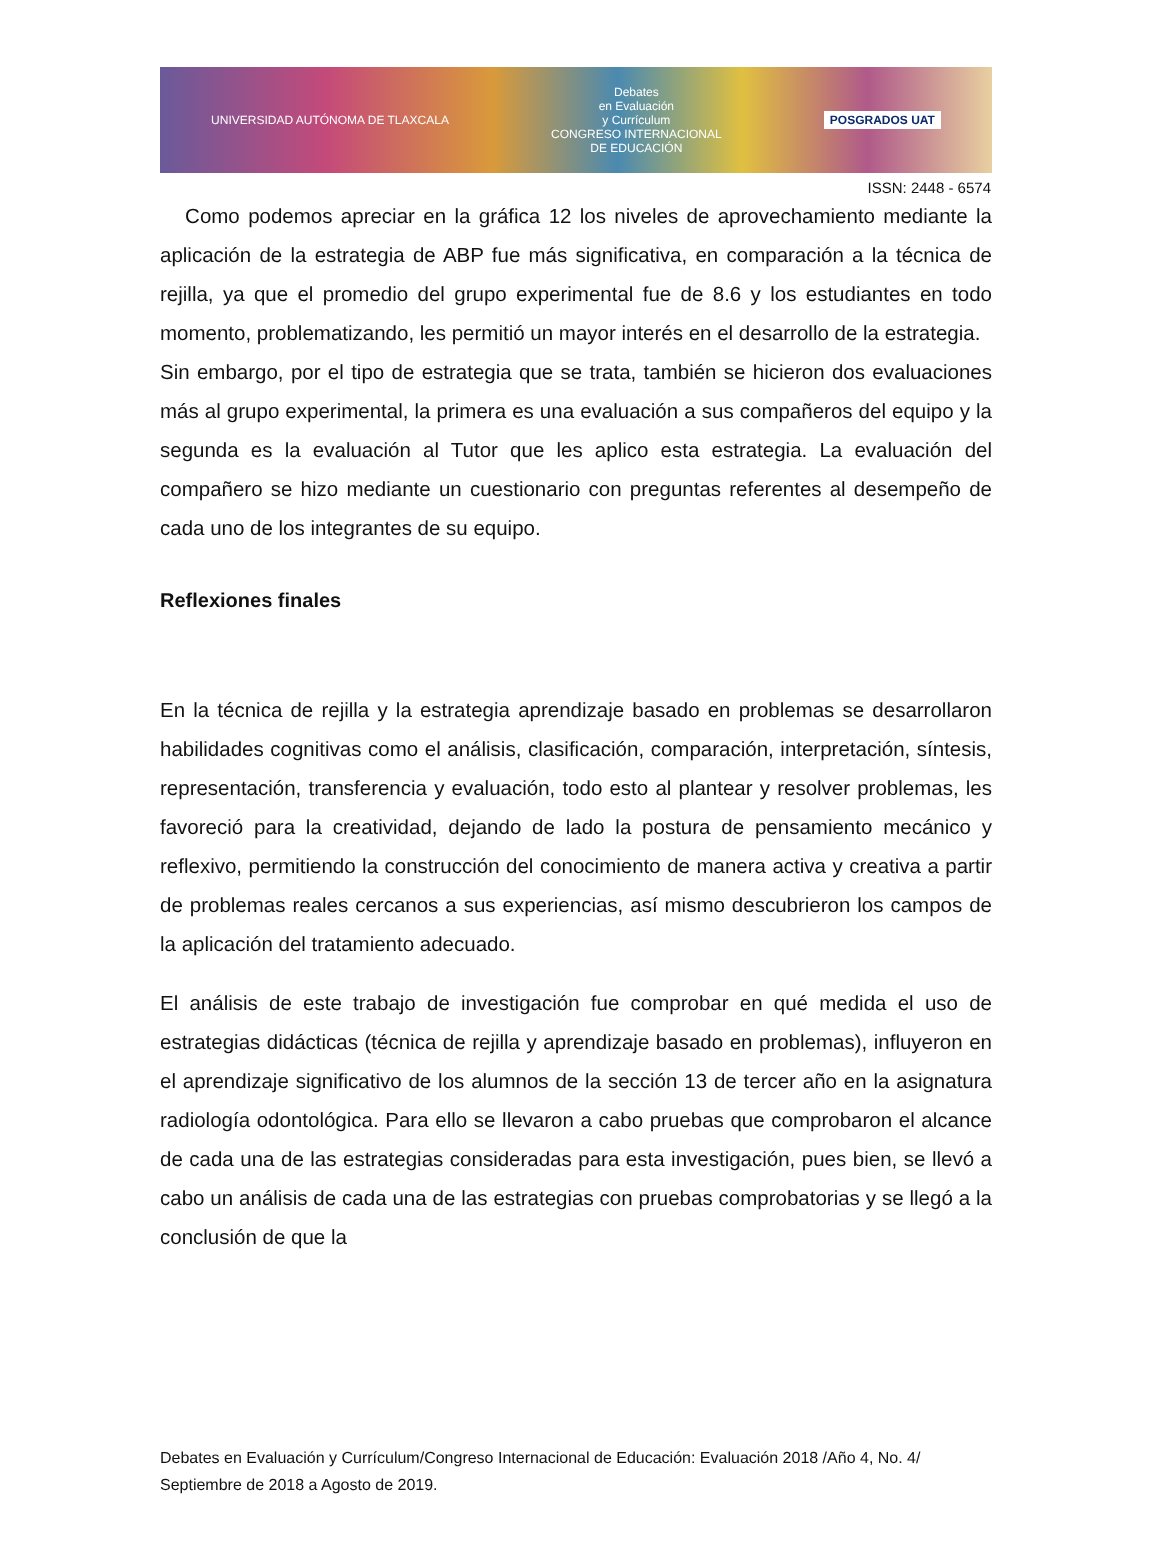UNIVERSIDAD AUTÓNOMA DE TLAXCALA Debates
en Evaluación
y Currículum
CONGRESO INTERNACIONAL
DE EDUCACIÓN POSGRADOS UAT
ISSN: 2448 - 6574
Como podemos apreciar en la gráfica 12 los niveles de aprovechamiento mediante la aplicación de la estrategia de ABP fue más significativa, en comparación a la técnica de rejilla, ya que el promedio del grupo experimental fue de 8.6 y los estudiantes en todo momento, problematizando, les permitió un mayor interés en el desarrollo de la estrategia.
Sin embargo, por el tipo de estrategia que se trata, también se hicieron dos evaluaciones más al grupo experimental, la primera es una evaluación a sus compañeros del equipo y la segunda es la evaluación al Tutor que les aplico esta estrategia. La evaluación del compañero se hizo mediante un cuestionario con preguntas referentes al desempeño de cada uno de los integrantes de su equipo.
Reflexiones finales
En la técnica de rejilla y la estrategia aprendizaje basado en problemas se desarrollaron habilidades cognitivas como el análisis, clasificación, comparación, interpretación, síntesis, representación, transferencia y evaluación, todo esto al plantear y resolver problemas, les favoreció para la creatividad, dejando de lado la postura de pensamiento mecánico y reflexivo, permitiendo la construcción del conocimiento de manera activa y creativa a partir de problemas reales cercanos a sus experiencias, así mismo descubrieron los campos de la aplicación del tratamiento adecuado.
El análisis de este trabajo de investigación fue comprobar en qué medida el uso de estrategias didácticas (técnica de rejilla y aprendizaje basado en problemas), influyeron en el aprendizaje significativo de los alumnos de la sección 13 de tercer año en la asignatura radiología odontológica. Para ello se llevaron a cabo pruebas que comprobaron el alcance de cada una de las estrategias consideradas para esta investigación, pues bien, se llevó a cabo un análisis de cada una de las estrategias con pruebas comprobatorias y se llegó a la conclusión de que la
Debates en Evaluación y Currículum/Congreso Internacional de Educación: Evaluación 2018 /Año 4, No. 4/ Septiembre de 2018 a Agosto de 2019.